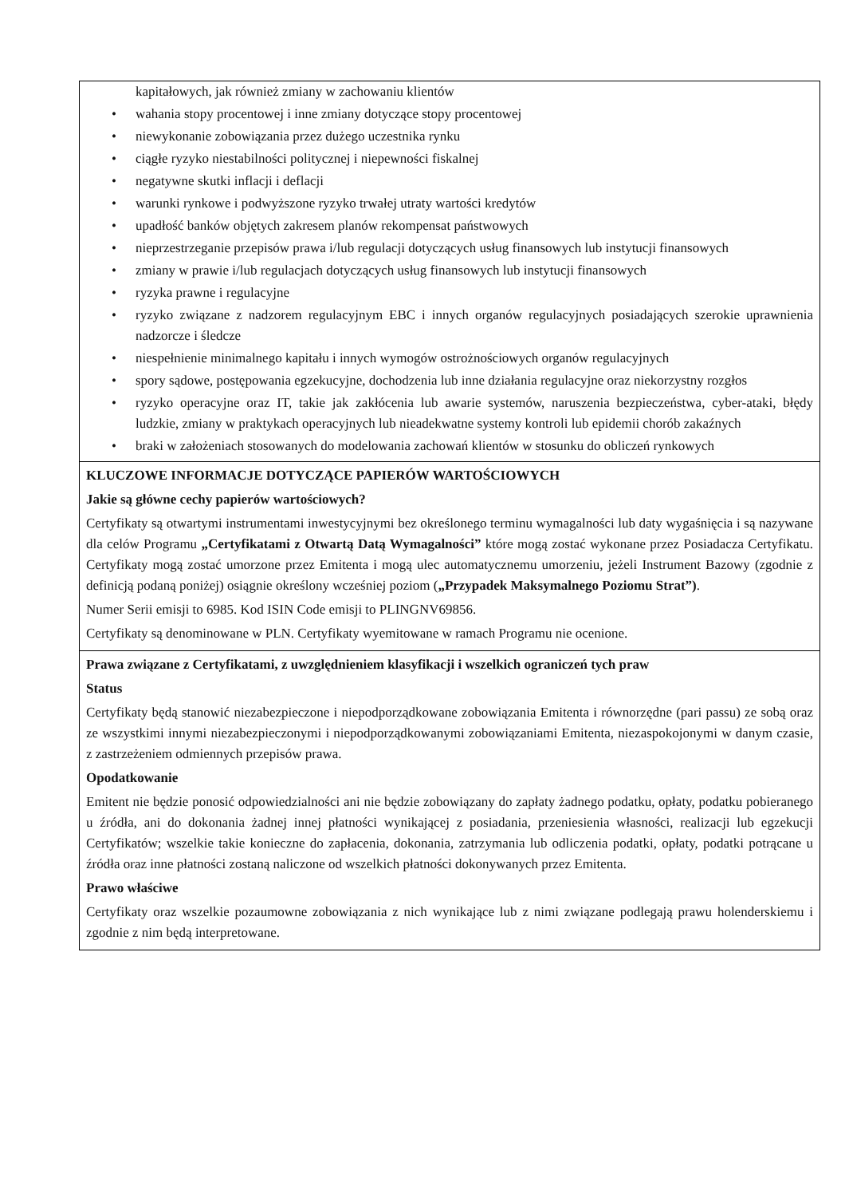| kapitałowych, jak również zmiany w zachowaniu klientów • wahania stopy procentowej i inne zmiany dotyczące stopy procentowej • niewykonanie zobowiązania przez dużego uczestnika rynku • ciągłe ryzyko niestabilności politycznej i niepewności fiskalnej • negatywne skutki inflacji i deflacji • warunki rynkowe i podwyższone ryzyko trwałej utraty wartości kredytów • upadłość banków objętych zakresem planów rekompensat państwowych • nieprzestrzeganie przepisów prawa i/lub regulacji dotyczących usług finansowych lub instytucji finansowych • zmiany w prawie i/lub regulacjach dotyczących usług finansowych lub instytucji finansowych • ryzyka prawne i regulacyjne • ryzyko związane z nadzorem regulacyjnym EBC i innych organów regulacyjnych posiadających szerokie uprawnienia nadzorcze i śledcze • niespełnienie minimalnego kapitału i innych wymogów ostrożnościowych organów regulacyjnych • spory sądowe, postępowania egzekucyjne, dochodzenia lub inne działania regulacyjne oraz niekorzystny rozgłos • ryzyko operacyjne oraz IT, takie jak zakłócenia lub awarie systemów, naruszenia bezpieczeństwa, cyber-ataki, błędy ludzkie, zmiany w praktykach operacyjnych lub nieadekwatne systemy kontroli lub epidemii chorób zakaźnych • braki w założeniach stosowanych do modelowania zachowań klientów w stosunku do obliczeń rynkowych |
| KLUCZOWE INFORMACJE DOTYCZĄCE PAPIERÓW WARTOŚCIOWYCH Jakie są główne cechy papierów wartościowych? Certyfikaty są otwartymi instrumentami inwestycyjnymi bez określonego terminu wymagalności lub daty wygaśnięcia i są nazywane dla celów Programu „Certyfikatami z Otwartą Datą Wymagalności” które mogą zostać wykonane przez Posiadacza Certyfikatu. Certyfikaty mogą zostać umorzone przez Emitenta i mogą ulec automatycznemu umorzeniu, jeżeli Instrument Bazowy (zgodnie z definicją podaną poniżej) osiągnie określony wcześniej poziom ( „Przypadek Maksymalnego Poziomu Strat”) . Numer Serii emisji to 6985. Kod ISIN Code emisji to PLINGNV69856. Certyfikaty są denominowane w PLN. Certyfikaty wyemitowane w ramach Programu nie ocenione. |
| Prawa związane z Certyfikatami, z uwzględnieniem klasyfikacji i wszelkich ograniczeń tych praw Status Certyfikaty będą stanowić niezabezpieczone i niepodporządkowane zobowiązania Emitenta i równorzędne (pari passu) ze sobą oraz ze wszystkimi innymi niezabezpieczonymi i niepodporządkowanymi zobowiązaniami Emitenta, niezaspokojonymi w danym czasie, z zastrzeżeniem odmiennych przepisów prawa. Opodatkowanie Emitent nie będzie ponosić odpowiedzialności ani nie będzie zobowiązany do zapłaty żadnego podatku, opłaty, podatku pobieranego u źródła, ani do dokonania żadnej innej płatności wynikającej z posiadania, przeniesienia własności, realizacji lub egzekucji Certyfikatów; wszelkie takie konieczne do zapłacenia, dokonania, zatrzymania lub odliczenia podatki, opłaty, podatki potrącane u źródła oraz inne płatności zostaną naliczone od wszelkich płatności dokonywanych przez Emitenta. Prawo właściwe Certyfikaty oraz wszelkie pozaumowne zobowiązania z nich wynikające lub z nimi związane podlegają prawu holenderskiemu i zgodnie z nim będą interpretowane. |